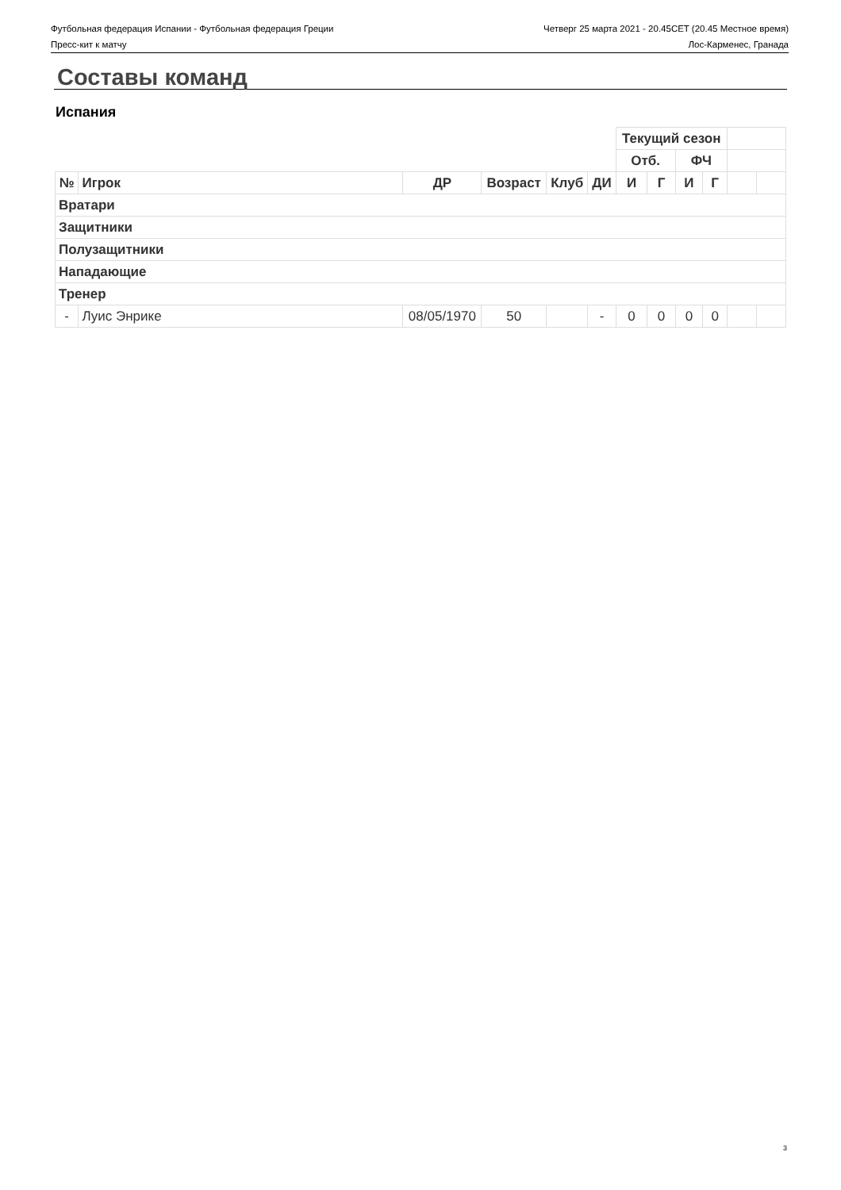Футбольная федерация Испании - Футбольная федерация Греции Четверг 25 марта 2021 - 20.45CET (20.45 Местное время)
Пресс-кит к матчу Лос-Карменес, Гранада
Составы команд
Испания
| | | | | | | Текущий сезон | | | | | |
| | | | | | | Отб. | | ФЧ | | | |
| № | Игрок | ДР | Возраст | Клуб | ДИ | И | Г | И | Г | | |
| Вратари | | | | | | | | | | | |
| Защитники | | | | | | | | | | | |
| Полузащитники | | | | | | | | | | | |
| Нападающие | | | | | | | | | | | |
| Тренер | | | | | | | | | | | |
| - | Луис Энрике | 08/05/1970 | 50 | | - | 0 | 0 | 0 | 0 | | |
3